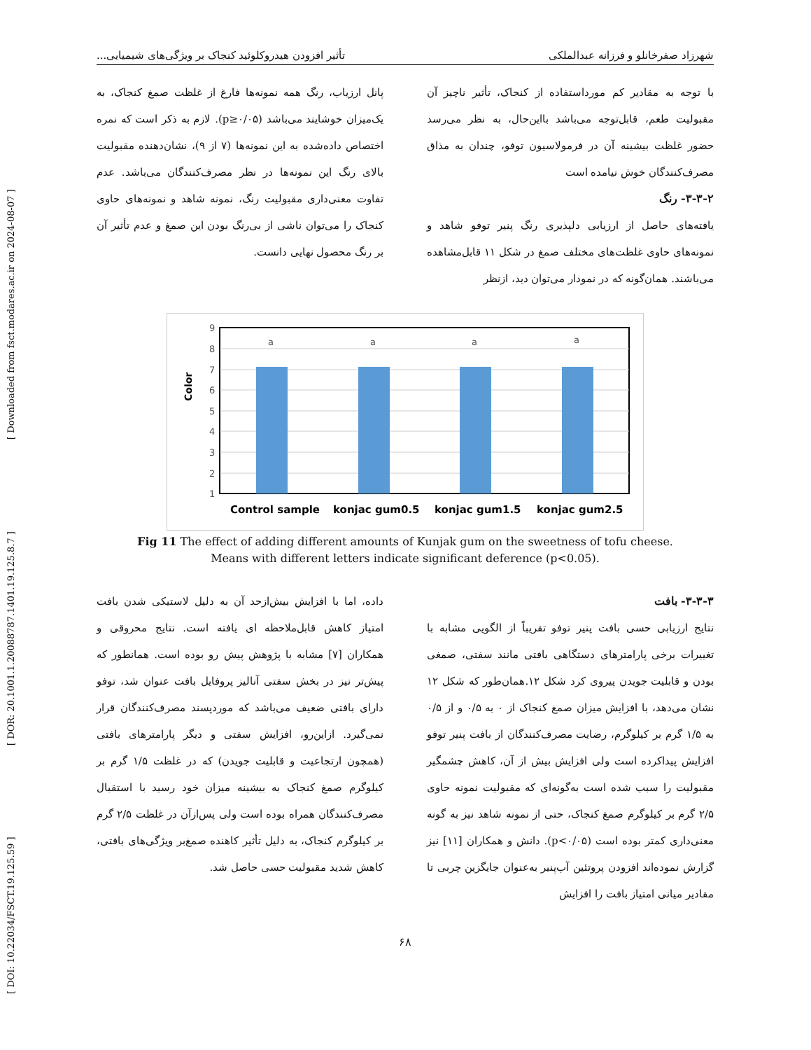[ DOI: 10.22034/FSCT.19.125.59 ] [ DOR: 20.1001.1.20088787.1401.19.125.8.7 ] [ Downloaded from fsct.modares.ac.ir on 2024-08-07 ]
شهرزاد صفرخانلو و فرزانه عبدالملکی تأثیر افزودن هیدروکلوئید کنجاک بر ویژگی‌های شیمیایی...
با توجه به مقادیر کم مورداستفاده از کنجاک، تأثیر ناچیز آن مقبولیت طعم، قابل‌توجه می‌باشد بااین‌حال، به نظر می‌رسد حضور غلظت بیشینه آن در فرمولاسیون توفو، چندان به مذاق مصرف‌کنندگان خوش نیامده است
۳-۳-۲- رنگ
یافته‌های حاصل از ارزیابی دلپذیری رنگ پنیر توفو شاهد و نمونه‌های حاوی غلظت‌های مختلف صمغ در شکل ۱۱ قابل‌مشاهده می‌باشند. همان‌گونه که در نمودار می‌توان دید، ازنظر
پانل ارزیاب، رنگ همه نمونه‌ها فارغ از غلظت صمغ کنجاک، به یک‌میزان خوشایند می‌باشد (p≥۰/۰۵). لازم به ذکر است که نمره اختصاص داده‌شده به این نمونه‌ها (۷ از ۹)، نشان‌دهنده مقبولیت بالای رنگ این نمونه‌ها در نظر مصرف‌کنندگان می‌باشد. عدم تفاوت معنی‌داری مقبولیت رنگ، نمونه شاهد و نمونه‌های حاوی کنجاک را می‌توان ناشی از بی‌رنگ بودن این صمغ و عدم تأثیر آن بر رنگ محصول نهایی دانست.
Color
9
8
7
6
5
4
3
2
1
a
a
a
a
Control sample
konjac gum0.5
konjac gum1.5
konjac gum2.5
Fig 11 The effect of adding different amounts of Kunjak gum on the sweetness of tofu cheese.
Means with different letters indicate significant deference (p<0.05).
۳-۳-۳- بافت
نتایج ارزیابی حسی بافت پنیر توفو تقریباً از الگویی مشابه با تغییرات برخی پارامترهای دستگاهی بافتی مانند سفتی، صمغی بودن و قابلیت جویدن پیروی کرد شکل ۱۲.همان‌طور که شکل ۱۲ نشان می‌دهد، با افزایش میزان صمغ کنجاک از ۰ به ۰/۵ و از ۰/۵ به ۱/۵ گرم بر کیلوگرم، رضایت مصرف‌کنندگان از بافت پنیر توفو افزایش پیداکرده است ولی افزایش بیش از آن، کاهش چشمگیر مقبولیت را سبب شده است به‌گونه‌ای که مقبولیت نمونه حاوی ۲/۵ گرم بر کیلوگرم صمغ کنجاک، حتی از نمونه شاهد نیز به گونه معنی‌داری کمتر بوده است (p<۰/۰۵). دانش و همکاران [۱۱] نیز گزارش نموده‌اند افزودن پروتئین آب‌پنیر به‌عنوان جایگزین چربی تا مقادیر میانی امتیاز بافت را افزایش
داده، اما با افزایش بیش‌ازحد آن به دلیل لاستیکی شدن بافت امتیاز کاهش قابل‌ملاحظه ای یافته است. نتایج محروقی و همکاران [۷] مشابه با پژوهش پیش رو بوده است. همانطور که پیش‌تر نیز در بخش سفتی آنالیز پروفایل بافت عنوان شد، توفو دارای بافتی ضعیف می‌باشد که موردپسند مصرف‌کنندگان قرار نمی‌گیرد. ازاین‌رو، افزایش سفتی و دیگر پارامترهای بافتی (همچون ارتجاعیت و قابلیت جویدن) که در غلظت ۱/۵ گرم بر کیلوگرم صمغ کنجاک به بیشینه میزان خود رسید با استقبال مصرف‌کنندگان همراه بوده است ولی پس‌ازآن در غلظت ۲/۵ گرم بر کیلوگرم کنجاک، به دلیل تأثیر کاهنده صمغ‌بر ویژگی‌های بافتی، کاهش شدید مقبولیت حسی حاصل شد.
۶۸